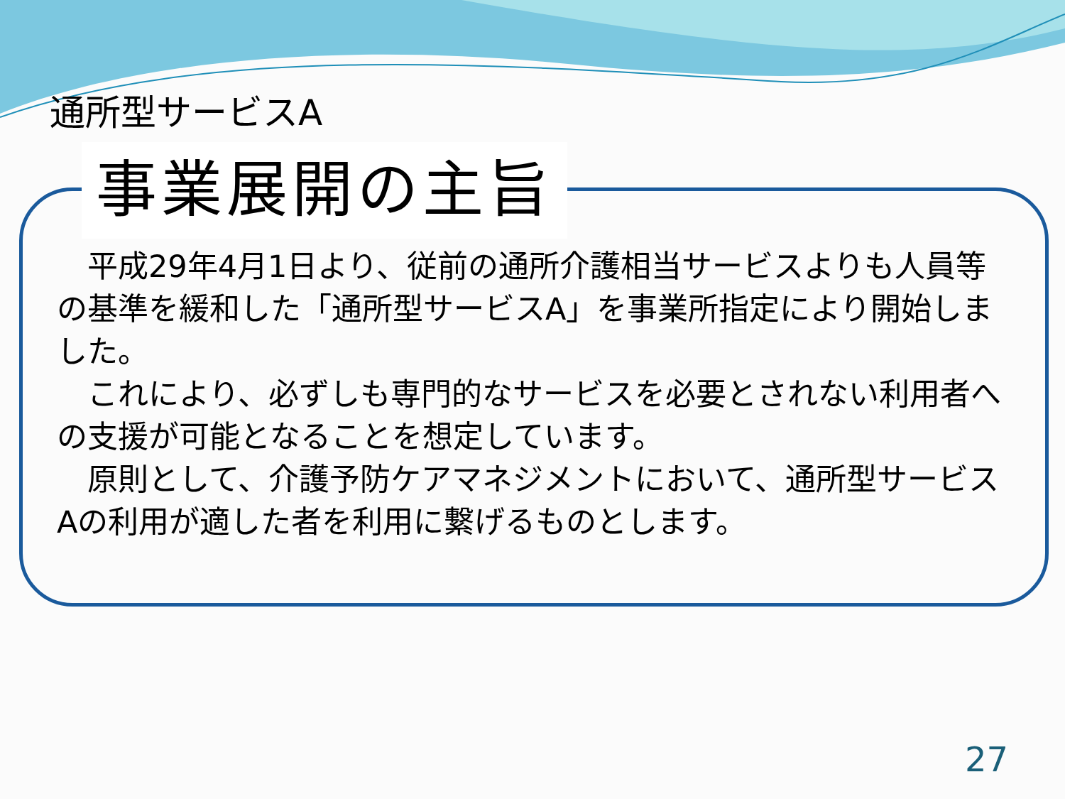通所型サービスA
事業展開の主旨
　平成29年4月1日より、従前の通所介護相当サービスよりも人員等の基準を緩和した「通所型サービスA」を事業所指定により開始しました。
　これにより、必ずしも専門的なサービスを必要とされない利用者への支援が可能となることを想定しています。
　原則として、介護予防ケアマネジメントにおいて、通所型サービスAの利用が適した者を利用に繋げるものとします。
27